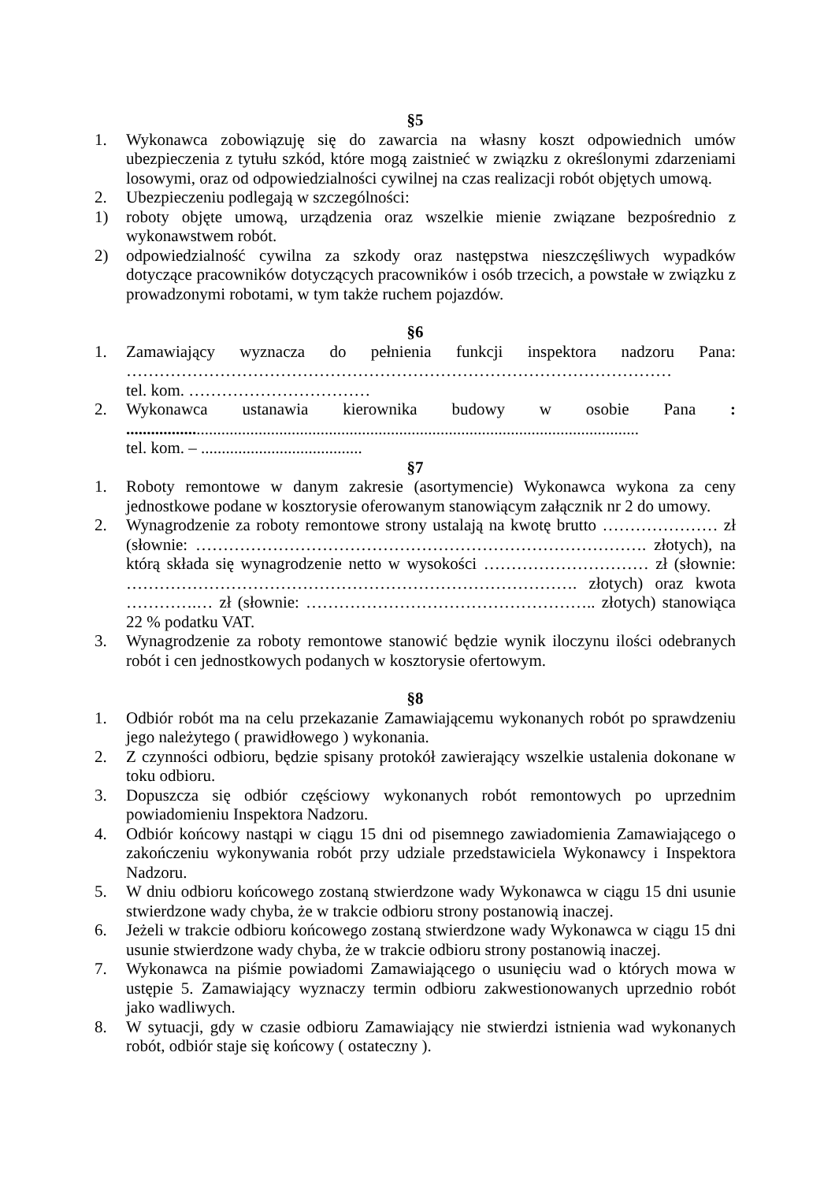§5
1. Wykonawca zobowiązuję się do zawarcia na własny koszt odpowiednich umów ubezpieczenia z tytułu szkód, które mogą zaistnieć w związku z określonymi zdarzeniami losowymi, oraz od odpowiedzialności cywilnej na czas realizacji robót objętych umową.
2. Ubezpieczeniu podlegają w szczególności:
1) roboty objęte umową, urządzenia oraz wszelkie mienie związane bezpośrednio z wykonawstwem robót.
2) odpowiedzialność cywilna za szkody oraz następstwa nieszczęśliwych wypadków dotyczące pracowników dotyczących pracowników i osób trzecich, a powstałe w związku z prowadzonymi robotami, w tym także ruchem pojazdów.
§6
1. Zamawiający wyznacza do pełnienia funkcji inspektora nadzoru Pana: ………………………………………………………………………………………
tel. kom. ……………………………
2. Wykonawca ustanawia kierownika budowy w osobie Pana : ............................................................................................................................
tel. kom. – .......................................
§7
1. Roboty remontowe w danym zakresie (asortymencie) Wykonawca wykona za ceny jednostkowe podane w kosztorysie oferowanym stanowiącym załącznik nr 2 do umowy.
2. Wynagrodzenie za roboty remontowe strony ustalają na kwotę brutto ………………… zł (słownie: ………………………………………………………………………. złotych), na którą składa się wynagrodzenie netto w wysokości ………………………… zł (słownie: ………………………………………………………………………. złotych) oraz kwota ………….… zł (słownie: …………………………………………….. złotych) stanowiąca 22 % podatku VAT.
3. Wynagrodzenie za roboty remontowe stanowić będzie wynik iloczynu ilości odebranych robót i cen jednostkowych podanych w kosztorysie ofertowym.
§8
1. Odbiór robót ma na celu przekazanie Zamawiającemu wykonanych robót po sprawdzeniu jego należytego ( prawidłowego ) wykonania.
2. Z czynności odbioru, będzie spisany protokół zawierający wszelkie ustalenia dokonane w toku odbioru.
3. Dopuszcza się odbiór częściowy wykonanych robót remontowych po uprzednim powiadomieniu Inspektora Nadzoru.
4. Odbiór końcowy nastąpi w ciągu 15 dni od pisemnego zawiadomienia Zamawiającego o zakończeniu wykonywania robót przy udziale przedstawiciela Wykonawcy i Inspektora Nadzoru.
5. W dniu odbioru końcowego zostaną stwierdzone wady Wykonawca w ciągu 15 dni usunie stwierdzone wady chyba, że w trakcie odbioru strony postanowią inaczej.
6. Jeżeli w trakcie odbioru końcowego zostaną stwierdzone wady Wykonawca w ciągu 15 dni usunie stwierdzone wady chyba, że w trakcie odbioru strony postanowią inaczej.
7. Wykonawca na piśmie powiadomi Zamawiającego o usunięciu wad o których mowa w ustępie 5. Zamawiający wyznaczy termin odbioru zakwestionowanych uprzednio robót jako wadliwych.
8. W sytuacji, gdy w czasie odbioru Zamawiający nie stwierdzi istnienia wad wykonanych robót, odbiór staje się końcowy ( ostateczny ).